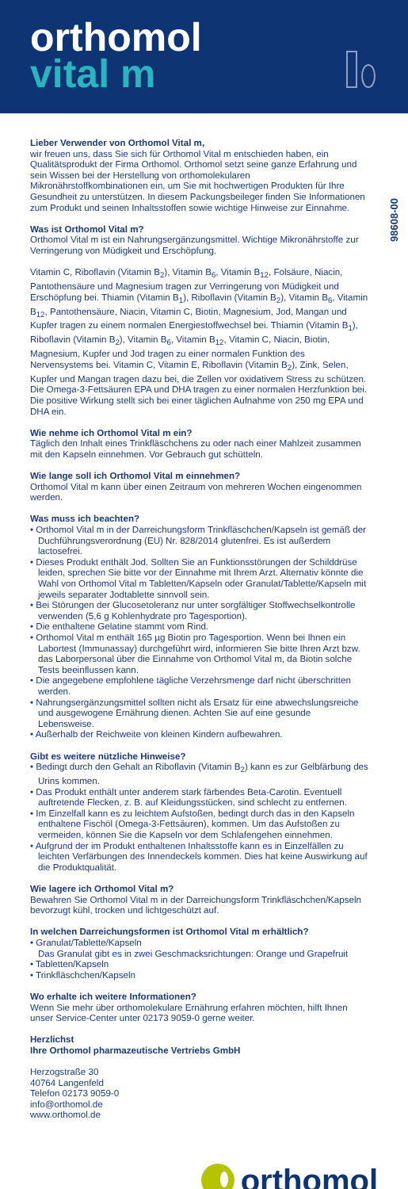orthomol
vital m
98608-00
Lieber Verwender von Orthomol Vital m,
wir freuen uns, dass Sie sich für Orthomol Vital m entschieden haben, ein Qualitätsprodukt der Firma Orthomol. Orthomol setzt seine ganze Erfahrung und sein Wissen bei der Herstellung von orthomolekularen Mikronährstoffkombinationen ein, um Sie mit hochwertigen Produkten für Ihre Gesundheit zu unterstützen. In diesem Packungsbeileger finden Sie Informationen zum Produkt und seinen Inhaltsstoffen sowie wichtige Hinweise zur Einnahme.
Was ist Orthomol Vital m?
Orthomol Vital m ist ein Nahrungsergänzungsmittel. Wichtige Mikronährstoffe zur Verringerung von Müdigkeit und Erschöpfung.
Vitamin C, Riboflavin (Vitamin B<sub>2</sub>), Vitamin B<sub>6</sub>, Vitamin B<sub>12</sub>, Folsäure, Niacin, Pantothensäure und Magnesium tragen zur Verringerung von Müdigkeit und Erschöpfung bei. Thiamin (Vitamin B<sub>1</sub>), Riboflavin (Vitamin B<sub>2</sub>), Vitamin B<sub>6</sub>, Vitamin B<sub>12</sub>, Pantothensäure, Niacin, Vitamin C, Biotin, Magnesium, Jod, Mangan und Kupfer tragen zu einem normalen Energiestoffwechsel bei. Thiamin (Vitamin B<sub>1</sub>), Riboflavin (Vitamin B<sub>2</sub>), Vitamin B<sub>6</sub>, Vitamin B<sub>12</sub>, Vitamin C, Niacin, Biotin, Magnesium, Kupfer und Jod tragen zu einer normalen Funktion des Nervensystems bei. Vitamin C, Vitamin E, Riboflavin (Vitamin B<sub>2</sub>), Zink, Selen, Kupfer und Mangan tragen dazu bei, die Zellen vor oxidativem Stress zu schützen. Die Omega-3-Fettsäuren EPA und DHA tragen zu einer normalen Herzfunktion bei. Die positive Wirkung stellt sich bei einer täglichen Aufnahme von 250 mg EPA und DHA ein.
Wie nehme ich Orthomol Vital m ein?
Täglich den Inhalt eines Trinkfläschchens zu oder nach einer Mahlzeit zusammen mit den Kapseln einnehmen. Vor Gebrauch gut schütteln.
Wie lange soll ich Orthomol Vital m einnehmen?
Orthomol Vital m kann über einen Zeitraum von mehreren Wochen eingenommen werden.
Was muss ich beachten?
• Orthomol Vital m in der Darreichungsform Trinkfläschchen/Kapseln ist gemäß der Duchführungsverordnung (EU) Nr. 828/2014 glutenfrei. Es ist außerdem lactosefrei.
• Dieses Produkt enthält Jod. Sollten Sie an Funktionsstörungen der Schilddrüse leiden, sprechen Sie bitte vor der Einnahme mit Ihrem Arzt. Alternativ könnte die Wahl von Orthomol Vital m Tabletten/Kapseln oder Granulat/Tablette/Kapseln mit jeweils separater Jodtablette sinnvoll sein.
• Bei Störungen der Glucosetoleranz nur unter sorgfältiger Stoffwechselkontrolle verwenden (5,6 g Kohlenhydrate pro Tagesportion).
• Die enthaltene Gelatine stammt vom Rind.
• Orthomol Vital m enthält 165 µg Biotin pro Tagesportion. Wenn bei Ihnen ein Labortest (Immunassay) durchgeführt wird, informieren Sie bitte Ihren Arzt bzw. das Laborpersonal über die Einnahme von Orthomol Vital m, da Biotin solche Tests beeinflussen kann.
• Die angegebene empfohlene tägliche Verzehrsmenge darf nicht überschritten werden.
• Nahrungsergänzungsmittel sollten nicht als Ersatz für eine abwechslungsreiche und ausgewogene Ernährung dienen. Achten Sie auf eine gesunde Lebensweise.
• Außerhalb der Reichweite von kleinen Kindern aufbewahren.
Gibt es weitere nützliche Hinweise?
• Bedingt durch den Gehalt an Riboflavin (Vitamin B<sub>2</sub>) kann es zur Gelbfärbung des Urins kommen.
• Das Produkt enthält unter anderem stark färbendes Beta-Carotin. Eventuell auftretende Flecken, z. B. auf Kleidungsstücken, sind schlecht zu entfernen.
• Im Einzelfall kann es zu leichtem Aufstoßen, bedingt durch das in den Kapseln enthaltene Fischöl (Omega-3-Fettsäuren), kommen. Um das Aufstoßen zu vermeiden, können Sie die Kapseln vor dem Schlafengehen einnehmen.
• Aufgrund der im Produkt enthaltenen Inhaltsstoffe kann es in Einzelfällen zu leichten Verfärbungen des Innendeckels kommen. Dies hat keine Auswirkung auf die Produktqualität.
Wie lagere ich Orthomol Vital m?
Bewahren Sie Orthomol Vital m in der Darreichungsform Trinkfläschchen/Kapseln bevorzugt kühl, trocken und lichtgeschützt auf.
In welchen Darreichungsformen ist Orthomol Vital m erhältlich?
• Granulat/Tablette/Kapseln
Das Granulat gibt es in zwei Geschmacksrichtungen: Orange und Grapefruit
• Tabletten/Kapseln
• Trinkfläschchen/Kapseln
Wo erhalte ich weitere Informationen?
Wenn Sie mehr über orthomolekulare Ernährung erfahren möchten, hilft Ihnen unser Service-Center unter 02173 9059-0 gerne weiter.
Herzlichst
Ihre Orthomol pharmazeutische Vertriebs GmbH
Herzogstraße 30
40764 Langenfeld
Telefon 02173 9059-0
info@orthomol.de
www.orthomol.de
orthomol